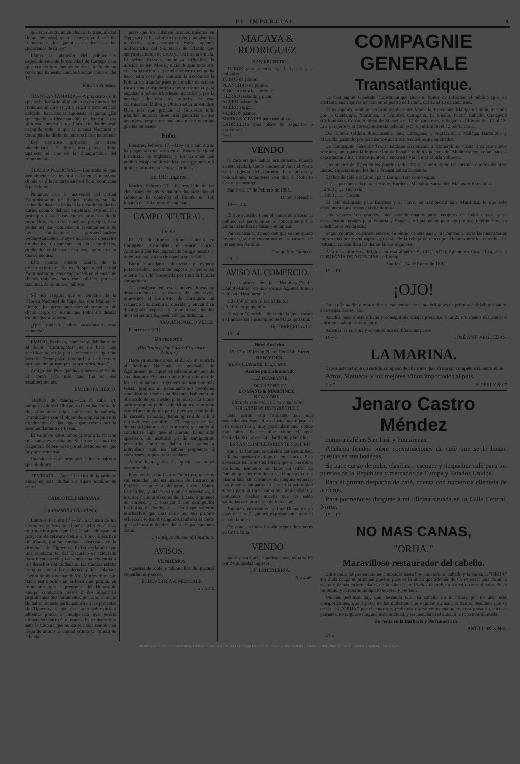EL IMPARCIAL 8
que tan directamente afectan la tranquilidad de una sociedad, que descansa y confía en los llamados á dar garantías es decir en los guardianes de la ley?
Llamo la atención del público y especialmente de la sociedad de Cartago para que vea de que medios se vale, á fin de no tener que lamentar nuevos hechos como el del 15.
Roberto Paredes.
JUAN SANTAMARÍA.—A propósito de lo que se ha hablado últimamente con motivo del monumento que se va á erigir á este heróico soldado, hacemos la siguiente pregunta. ¿En qué quedó la idea laudable de dedicar á esa gloriosa memoria un libro en donde esté recogido todo lo que la prensa Nacional y extranjera ha dicho de nuestro héroe nacional?
Ese hermoso proyecto no debe abandonarse. El libro, nos parece, debe aparecer el día de la inauguración del monumento.
TEATRO NACIONAL.—Los trabajos que actualmente se llevan á cabo en la manzana donde va á levantarse este edificio, continuan á paso lento.
Notamos que la actividad del actual Administrador de dichos trabajos se ha reducido, hasta la fecha, á la demolición de las casas, cuando debiera emplearse ésta en dar principio á las excavaciones primarias de la parte Oeste, sitio de la fachada principal, para poder así dar comienzo al levantamiento de las fundaciones aprovechándose ventajosamente el mayor número de operarios empleados únicamente en la demolición, pudiendo verificarse ésta con solo tres ó cuatro peones.
Esto hemos notado acerca de la construcción del Teatro. Respecto del actual Administrador, nos ocuparemos en el curso de dichos trabajos, pues este edificio, por ser nacional, es de interés público.
SE nos asegura que el Director de la Fábrica Nacional de Cápsulas, don Manuel V. Dengo, ha presentado formal renuncia de dicho cargo, lo mismo que todos sus demás empleados subalternos.
¿Qué motivo habrá ocasionado esta renuncia?
EMILIO Pacheco, contestará debidamente al señor "Cuatropalos" si no hace una rectificación en la parte referente al siguiente párrafo: "reemplazó [Otoniel] á su hermano arrojado del puesto por no ser rodriguista."
Amigo don Pío: Qué hay sobre esto? Hable U. como jefe mío que fué en ese establecimiento.
EMILIO PACHECO.
TUBOS de cañería.—En la calle 24, antigua calle del Obispo, existen hace más de dos años unos tubos inmensos de cañería, introducidos con el objeto de emplearlos en la conducción de las aguas que corren por la acequia llamada de Pavas.
El valor de estos tubos cuesta á la Nación una suma exhorbitante. Si no se les hutiliza llegarán á deteriorarse por el abandono en que hoy se encuentran.
Cuando se dará principio á los trabajos á que aludimos.
TEMBLOR.—Ayer á las dos de la tarde se sintió en esta ciudad un ligero temblor de tierra.
CABLOTELEGRAMAS
La cuestión irlandesa.
Londres, Febrero 17.—En la Cámara de los Comunes se levantó el señor Morley é hizo uno moción para que la Cámara adoptase un proyecto de censura contra el Poder Ejecutivo de Irlanda, por su conducta observada en la provincia de Tipperary. El ha declarado que una conducta tal del Ejecutivo es calculado para menospreciar, causando una violencia á los derechos del ciudadano. La Cámara estaba llena en todas las galerías y los aplausos fueron inmensos cuando Mr. Morley dijo: que hacía esa moción en la hora más propia, en momentos que á presencia del Honorable cuerpo conducían presos á dos miembros prominentes del Parlamento, por el solo hecho de haber tomado participación en las protestas de Tipperary y que este acto sobrevino á altísimo grado é indulgencia que podría cometerse contro él é Irlanda. Este mismo dijo ante la Cámara que nunca se había sentido tan llena de ánimo la ciudad contra la Policía de Irlanda,
pero que los últimos acontecimientos en Tipperary le han abierto los ojos y ha visto las maldades que cometen estos agentes uniformados del Secretario de Irlando que apoya á la unión de estos ya sea buena ó mala. El señor Russell, unionista ridiculizó la moción de Mr. Morley diciéndo que todo esto era exageración y que el Gobierno no podía hacer otra cosa que vindicar la acción de la Policía de Irlanda; pues por medio de esta se frustó ena conspiración que se tramaba para engañar á pobres irlaedeses honrados y por la henergía de ella los autores de esta conspiración Dillon y Obrien están arrestados. Dice más que gracias al Gobierno todo irlandés honrado tiene más garantías en sus negocios porque no hay una mano enemiga que les amenace.
Robo.
Londres, Febrero 17.—Hoy en pleno dia se ha perpetrado un robo en el Banco Nacional Provincial de Inglaterra y los ladrones han podido escaparse llevandose consigo once mil quinientas noventa libras esterlinas.
En 130 lugares.
Madrir, Febrero 17.—El resultado de las elecciones de los Senadores ha sido que el Gobierno ha obtenido el triunfo en 130 lugares de 160 que se disputaban.
CAMPO NEUTRAL.
Duelo.
El 31 de Enero último falleció en Cartagena, Colombia, el señor Doctor Anastasio Del Río, apreciado amigo nuestro y miembro conspícuo de aquella sociedad.
Buen ciudadano, ilustrado y experto jurisconsulto, excelente esposo y padre, su muerte ha sido lamentada por toda la familia cartagenera.
Al consignar en estas breves líneas su desaparición de la escena de los vivos, muévenos el propósito de consagrar un recuerdo á su memoria querida, y enviar á su distinguida esposa y numerosos deudos nuestra sentida expresión de condolencia.
JOAQUÍN PABLO VÉLEZ.
Febrero de 1891.
Un recuerdo.
(Dedicado á don Carlos Francisco Salazar.)
Hace ya muchos años, el día de mi entrada al Instituto Nacional, se graduaba de Agrimensor en aquel establecimiento uno de sus alumnos. Recuerdo muy bien que uno de los examinadores, ingeniero alemán por más señas, propuso al examinado un problema sencillísimo: medir una distancia habiendo un obstáculo de por medio, p. ej. un río. El futuro agrimensor no pudo salir del apuro, con gran estupefacción de mi parte, pues yo, venido de la escuela primaria, había aprendido allí á resolver ese problema. El examen de las demás asignaturas fué lo mismo; y cuando al concluirse supe que el alumno había sido aprobado, no acababa yo de santiguarme pensando cómo se daban los grados á individuos que no sabían responder á cuestiones propias para escolares.
Ahora bien ¿sabe U. quién era aquel examinando?
Pues era U., don Carlos Francisco, que hoy sin entender jota en materia de Instrucción Pública se pone á denigrar á don Mauro Fernández, y atacar su plán de enseñanza, á insultar á los profesores del Liceo, á quienes no conoce, y á ensalzar á los extinguidos Institutos, de donde, si es cierto que salieron muchachos que más tarde por sus propios esfuerzos se han distinguido, también es cierto que salieron nulidades llenas de pretenciones como.
Un antiguo alumno del Instituto.
AVISOS.
VENDEMOS
viguetas de roble y tabloncillos de quizarrá colpachí muy secos.
ECHEVERRÍA & MEDCALF.
5 v 5 alt.
MACAYA & RODRIGUEZ
HAN RECIBIDO:
TUBOS para cañería ½, ¾, 1, 1½ y 2 pulgadas.
TUBOS de plomo.
PLANCHAS de plomo.
ZINC en planchas, todo nº
HIERRO redondo y plano.
ACERO ochavado.
ACERO vejiga.
VIDRIOS planos.
SIERRAS Y FAJAS para máquinas.
LADRILLOS para pisos de zaguanes ó corredores.
3—1
VENDO
la casa en que habito actualmente, situada en esta ciudad, ciento cincuenta varas al Norte de la iglesia del Carmen. Para precio y condiciones, entenderse con don F. Roberto Castro ó conmigo.
San José, 17 de Febrero de 1891.
Octavio Béeche.
10—1 alt.
El que suscribe tiene el honor de ofrecer al público sus servicios en lo concerniente á la pintura sencilla de casas y entapizar.
Para cualquier trabajo con que se me quiera favorecer, se me encontrará en la barbería de los señores Antillón.
Tranquilino Pacheco.
26—1
AVISO AL COMERCIO.
Los vapores de la "Hamburg-Pacific Dampfs-Linie" de que somos Agentes toman café para Hamburgo á
£ 2-10-0 en oro (ó sea trillado.)
,, 3-10-0 en pergamino.
El vapor "Cordelia" de la citada línea tocará en Puntarenas á principios de Marzo próximo.
G. HERRERO & Co.
15—4
Hotel América.
15, 17 y 19 Irving Place, Cor 15th. Street,—NEW YORK.
Arturo J. Berutich. E. Spinetti.
Aceites para alumbrado
LUZ DIAMANTE,
DE LA FABRICA
LOMANG & MARTINEZ,
NEW-YORK.
Libre de explosión, humo y mal olor.
170 GRADOS DE FARENHEIT.
Este aceite está fabricado por una redestilación especial, exclusivamente para el uso doméstico y muy particularmente donde hay niños. Es cristalino como el agua destilada. Su luz es clara, brillante y sin olor.
ES TAN COMPLETAMENTE SEGURO
que si la lámpara se quiebra por casualidad, la llama quedará extinguida en el acto. Está envasado en la misma forma que el kerosene corriente, teniendo las latas un sifón de Patente que permite llenar las lámparas con la misma lata, sin derrames de ninguna especie. Las mismas lámparas en uso en la actualidad sirven para la Luz Diamante, limpiándolas y poniendo mechas nuevas que no estén saturadas con otra clase de kerosene.
También envasamos la Luz Diamante en latas de 1 y 2 galones expresamente para el uso de familia.
De venta en todos los almacenes de víveres de Costa Rica.
VENDO
sacos para Café, superior clase, tamaño 63 por 24 pulgadas inglesas.
J. F. ECHEBERRÍA.
5 v 4 alt.
COMPAGNIE GENERALE
Transatlantique.
La Compagnie Générale Transatlantique tiene el honor de informar al público que, en adelante, sus vapores tocarán en el puerto de Limón, del 12 al 13 de cada mes.
Estos vapores harán un servicio regular entre Marsella, Barcelona, Málaga y Limón, pasando por la Guadalupe, Martinica, la Trinidad, Carúpano, La Guaira, Puerto Cabello, Cartagena (Colombia) y Colón. Saldrán de Marsella el 12 de cada mes, y llegarán al Limón del 12 al 13. Los pasajeros y la correspondencia deberán estar en el Limón el 12 por la tarde.
Del Limón saldrán directamente para Cartagena, y regresarán á Málaga, Barcelona y Marsella, pasando por los mismos puertos intermedios arriba citados.
La Compagnie Générale Transatlantique recomienda al comercio de Costa Rica este nuevo servicio, tanto para la importación de España y de los puertos del Mediterráneo, como para la exportación á los mismos puntos; siendo esta vía la más rápida y directa.
Los precios de fletes de los puertos indicados al Limón, serán los mismos que los de otras líneas, especialmente los de la Transatlántica Española.
El flete de café del Limón para Europa, será como sigue:
£ 2.— por tonelada para el Havre, Burdeos, Marsella, Santander, Málaga y Barcelona.
,, 2.8.0 ,, ,, ,, Génova.
,, 3.0.0 ,, ,, ,, Trieste.
El café destinado para Burdeos y el Havre se trasbordará iane Martinica, lo que sólo ocasionará unos pocos días de demora.
Los vapores son grandes, bien acondicionados para pasajeros de todas clases, y se despacharán pasajes para Francia y España, é igualmente para los puertos intermedios, en condiciones ventajosas.
Según contrato celebrado entre el Gobierno de este país y la Compañía, todas las mercaderías importadas por estos vapores gozarán de la rebaja de cinco por ciento sobre los derechos de Aduana, concedida á las demás líneas regulares.
Para más informes, dirigirse en ésta al señor A. COLLADO, Agente en Costa Rica, ó á la COMPAÑÍA DE AGENCIAS en Limón.
San José, 24 de Enero de 1891.
15—10
¡OJO!
En la oficina del que suscribe se encuentran de venta brillantes de primera calidad; montados en sortijas, aretes, etc.
Acudid, pues á esta oficina y consiguiréis alhajas preciosas á un 25 o/o menos del precio ó valor en cualquiera otra parte.
Además, se compra y se vende oro de diferentes partes.
10—3 JOSÉ ANTº ARGUEDAS.
LA MARINA.
Este almacén tiene un surtido completo de abarrotes que ofrece sin competencia, entre ellos
Arroz, Manteca, y los mejores Vinos importados al país.
7 v.7 S. PÉREZ & Cº
Jenaro Castro Méndez
compra café en San José y Puntarenas.
Adelanta fondos sobre consignaciones de café que se le hagan puestas en sus bodegas.
Se hace cargo de pulir, clasificar, escoger y despachar café para los puertos de la República y mercados de Europa y Estados Unidos.
Para el pronto despacho de café, cuenta con numerosa clientela de arrieros.
Para pormenores dirigirse á mi oficina situada en la Calle Central, Norte.
15—12
NO MAS CANAS,
"ORIJA."
Maravilloso restaurador del cabello.
Entre todas las preparaciones conocidas hasta hoy para teñir el cabello y la barba, la "ORIJA" sin duda ocupa el principal puesto, pues es la única que además de ser especial para curar la caspa y demás enfermedades de la cabeza; en 15 días devuelve al cabello cano el color de su juventud, y al mismo tiempo lo suaviza y perfuma.
Muchas personas hay, que deseando teñir su cabello no lo hacen, por no usar esas composiciones, que á pesar de las molestias que requiere su uso, no dan el resultado que se desea. La "ORIJA" por el contrario, pudiendo usarse como cualquiera otra grasa ó tónico al peinarse, no requiere ninguna incomodidad, y no mancha ni el cutis ni la ropa más delicada.
De venta en la Barbería y Perfumería de
ANTILLON & Hos.
47 v.
Este documento es propiedad de la Biblioteca Nacional "Miguel Obregón Lizano" del Sistema Nacional de Bibliotecas del Ministerio de Cultura y Juventud, Costa Rica.